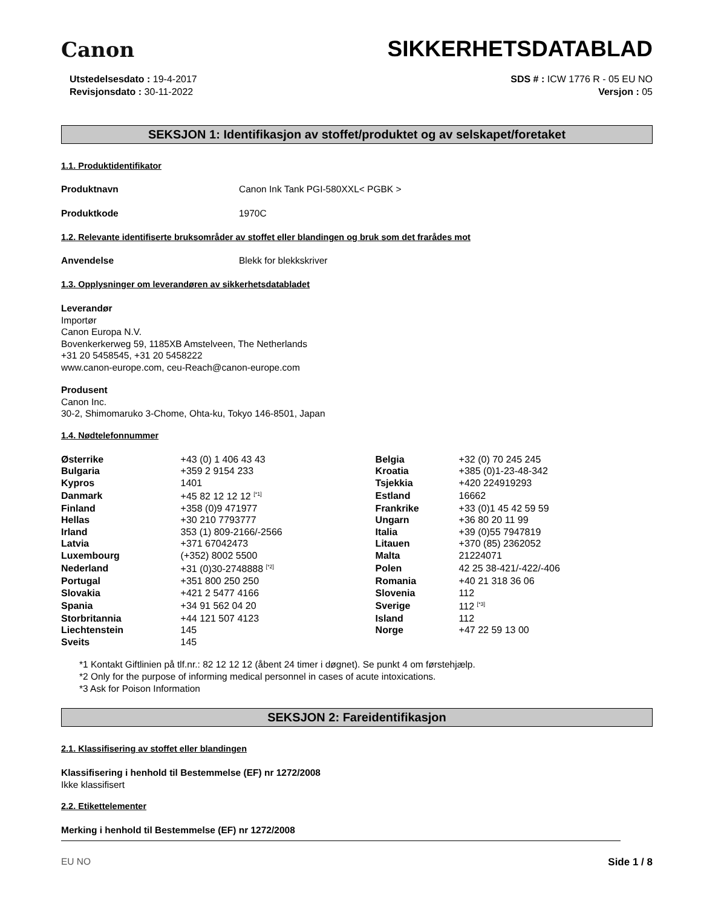Canon
SIKKERHETSDATABLAD
Utstedelsesdato : 19-4-2017
Revisjonsdato : 30-11-2022
SDS # : ICW 1776 R - 05 EU NO
Versjon : 05
SEKSJON 1: Identifikasjon av stoffet/produktet og av selskapet/foretaket
1.1. Produktidentifikator
Produktnavn Canon Ink Tank PGI-580XXL< PGBK >
Produktkode 1970C
1.2. Relevante identifiserte bruksområder av stoffet eller blandingen og bruk som det frarådes mot
Anvendelse Blekk for blekkskriver
1.3. Opplysninger om leverandøren av sikkerhetsdatabladet
Leverandør
Importør
Canon Europa N.V.
Bovenkerkerweg 59, 1185XB Amstelveen, The Netherlands
+31 20 5458545, +31 20 5458222
www.canon-europe.com, ceu-Reach@canon-europe.com
Produsent
Canon Inc.
30-2, Shimomaruko 3-Chome, Ohta-ku, Tokyo 146-8501, Japan
1.4. Nødtelefonnummer
| Østerrike | +43 (0) 1 406 43 43 | Belgia | +32 (0) 70 245 245 |
| Bulgaria | +359 2 9154 233 | Kroatia | +385 (0)1-23-48-342 |
| Kypros | 1401 | Tsjekkia | +420 224919293 |
| Danmark | +45 82 12 12 12 <sup>[*1]</sup> | Estland | 16662 |
| Finland | +358 (0)9 471977 | Frankrike | +33 (0)1 45 42 59 59 |
| Hellas | +30 210 7793777 | Ungarn | +36 80 20 11 99 |
| Irland | 353 (1) 809-2166/-2566 | Italia | +39 (0)55 7947819 |
| Latvia | +371 67042473 | Litauen | +370 (85) 2362052 |
| Luxembourg | (+352) 8002 5500 | Malta | 21224071 |
| Nederland | +31 (0)30-2748888 <sup>[*2]</sup> | Polen | 42 25 38-421/-422/-406 |
| Portugal | +351 800 250 250 | Romania | +40 21 318 36 06 |
| Slovakia | +421 2 5477 4166 | Slovenia | 112 |
| Spania | +34 91 562 04 20 | Sverige | 112 <sup>[*3]</sup> |
| Storbritannia | +44 121 507 4123 | Island | 112 |
| Liechtenstein | 145 | Norge | +47 22 59 13 00 |
| Sveits | 145 | | |
*1 Kontakt Giftlinien på tlf.nr.: 82 12 12 12 (åbent 24 timer i døgnet). Se punkt 4 om førstehjælp.
*2 Only for the purpose of informing medical personnel in cases of acute intoxications.
*3 Ask for Poison Information
SEKSJON 2: Fareidentifikasjon
2.1. Klassifisering av stoffet eller blandingen
Klassifisering i henhold til Bestemmelse (EF) nr 1272/2008
Ikke klassifisert
2.2. Etikettelementer
Merking i henhold til Bestemmelse (EF) nr 1272/2008
EU NO Side 1 / 8